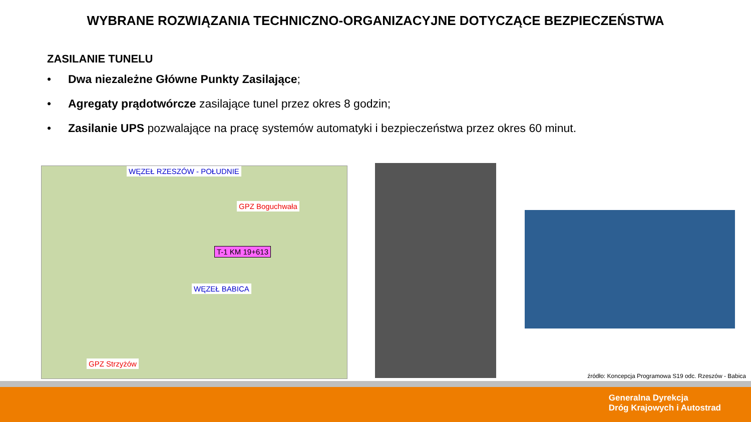WYBRANE ROZWIĄZANIA TECHNICZNO-ORGANIZACYJNE DOTYCZĄCE BEZPIECZEŃSTWA
ZASILANIE TUNELU
• Dwa niezależne Główne Punkty Zasilające;
• Agregaty prądotwórcze zasilające tunel przez okres 8 godzin;
• Zasilanie UPS pozwalające na pracę systemów automatyki i bezpieczeństwa przez okres 60 minut.
WĘZEŁ RZESZÓW - POŁUDNIE
GPZ Boguchwała
T-1 KM 19+613
WĘZEŁ BABICA
GPZ Strzyżów
źródło: Koncepcja Programowa S19 odc. Rzeszów - Babica
Generalna Dyrekcja
Dróg Krajowych i Autostrad